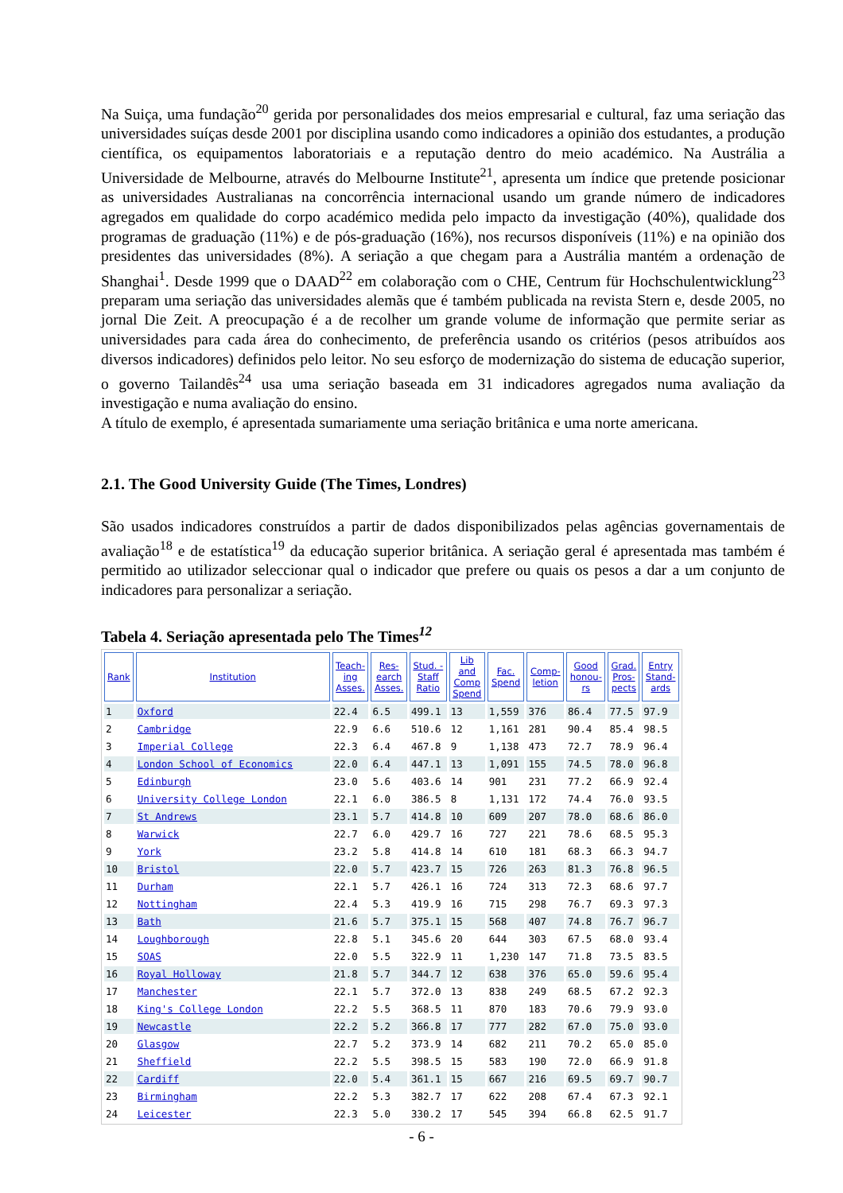Na Suiça, uma fundação<sup>20</sup> gerida por personalidades dos meios empresarial e cultural, faz uma seriação das universidades suíças desde 2001 por disciplina usando como indicadores a opinião dos estudantes, a produção científica, os equipamentos laboratoriais e a reputação dentro do meio académico. Na Austrália a Universidade de Melbourne, através do Melbourne Institute<sup>21</sup>, apresenta um índice que pretende posicionar as universidades Australianas na concorrência internacional usando um grande número de indicadores agregados em qualidade do corpo académico medida pelo impacto da investigação (40%), qualidade dos programas de graduação (11%) e de pós-graduação (16%), nos recursos disponíveis (11%) e na opinião dos presidentes das universidades (8%). A seriação a que chegam para a Austrália mantém a ordenação de Shanghai<sup>1</sup>. Desde 1999 que o DAAD<sup>22</sup> em colaboração com o CHE, Centrum für Hochschulentwicklung<sup>23</sup> preparam uma seriação das universidades alemãs que é também publicada na revista Stern e, desde 2005, no jornal Die Zeit. A preocupação é a de recolher um grande volume de informação que permite seriar as universidades para cada área do conhecimento, de preferência usando os critérios (pesos atribuídos aos diversos indicadores) definidos pelo leitor. No seu esforço de modernização do sistema de educação superior, o governo Tailandês<sup>24</sup> usa uma seriação baseada em 31 indicadores agregados numa avaliação da investigação e numa avaliação do ensino.
A título de exemplo, é apresentada sumariamente uma seriação britânica e uma norte americana.
2.1. The Good University Guide (The Times, Londres)
São usados indicadores construídos a partir de dados disponibilizados pelas agências governamentais de avaliação<sup>18</sup> e de estatística<sup>19</sup> da educação superior britânica. A seriação geral é apresentada mas também é permitido ao utilizador seleccionar qual o indicador que prefere ou quais os pesos a dar a um conjunto de indicadores para personalizar a seriação.
Tabela 4. Seriação apresentada pelo The Times<sup>12</sup>
| Rank | Institution | Teach- ing Asses. | Res- earch Asses. | Stud. - Staff Ratio | Lib and Comp Spend | Fac. Spend | Comp- letion | Good honou- rs | Grad. Pros- pects | Entry Stand- ards |
| --- | --- | --- | --- | --- | --- | --- | --- | --- | --- | --- |
| 1 | Oxford | 22.4 | 6.5 | 499.1 | 13 | 1,559 | 376 | 86.4 | 77.5 | 97.9 |
| 2 | Cambridge | 22.9 | 6.6 | 510.6 | 12 | 1,161 | 281 | 90.4 | 85.4 | 98.5 |
| 3 | Imperial College | 22.3 | 6.4 | 467.8 | 9 | 1,138 | 473 | 72.7 | 78.9 | 96.4 |
| 4 | London School of Economics | 22.0 | 6.4 | 447.1 | 13 | 1,091 | 155 | 74.5 | 78.0 | 96.8 |
| 5 | Edinburgh | 23.0 | 5.6 | 403.6 | 14 | 901 | 231 | 77.2 | 66.9 | 92.4 |
| 6 | University College London | 22.1 | 6.0 | 386.5 | 8 | 1,131 | 172 | 74.4 | 76.0 | 93.5 |
| 7 | St Andrews | 23.1 | 5.7 | 414.8 | 10 | 609 | 207 | 78.0 | 68.6 | 86.0 |
| 8 | Warwick | 22.7 | 6.0 | 429.7 | 16 | 727 | 221 | 78.6 | 68.5 | 95.3 |
| 9 | York | 23.2 | 5.8 | 414.8 | 14 | 610 | 181 | 68.3 | 66.3 | 94.7 |
| 10 | Bristol | 22.0 | 5.7 | 423.7 | 15 | 726 | 263 | 81.3 | 76.8 | 96.5 |
| 11 | Durham | 22.1 | 5.7 | 426.1 | 16 | 724 | 313 | 72.3 | 68.6 | 97.7 |
| 12 | Nottingham | 22.4 | 5.3 | 419.9 | 16 | 715 | 298 | 76.7 | 69.3 | 97.3 |
| 13 | Bath | 21.6 | 5.7 | 375.1 | 15 | 568 | 407 | 74.8 | 76.7 | 96.7 |
| 14 | Loughborough | 22.8 | 5.1 | 345.6 | 20 | 644 | 303 | 67.5 | 68.0 | 93.4 |
| 15 | SOAS | 22.0 | 5.5 | 322.9 | 11 | 1,230 | 147 | 71.8 | 73.5 | 83.5 |
| 16 | Royal Holloway | 21.8 | 5.7 | 344.7 | 12 | 638 | 376 | 65.0 | 59.6 | 95.4 |
| 17 | Manchester | 22.1 | 5.7 | 372.0 | 13 | 838 | 249 | 68.5 | 67.2 | 92.3 |
| 18 | King's College London | 22.2 | 5.5 | 368.5 | 11 | 870 | 183 | 70.6 | 79.9 | 93.0 |
| 19 | Newcastle | 22.2 | 5.2 | 366.8 | 17 | 777 | 282 | 67.0 | 75.0 | 93.0 |
| 20 | Glasgow | 22.7 | 5.2 | 373.9 | 14 | 682 | 211 | 70.2 | 65.0 | 85.0 |
| 21 | Sheffield | 22.2 | 5.5 | 398.5 | 15 | 583 | 190 | 72.0 | 66.9 | 91.8 |
| 22 | Cardiff | 22.0 | 5.4 | 361.1 | 15 | 667 | 216 | 69.5 | 69.7 | 90.7 |
| 23 | Birmingham | 22.2 | 5.3 | 382.7 | 17 | 622 | 208 | 67.4 | 67.3 | 92.1 |
| 24 | Leicester | 22.3 | 5.0 | 330.2 | 17 | 545 | 394 | 66.8 | 62.5 | 91.7 |
- 6 -